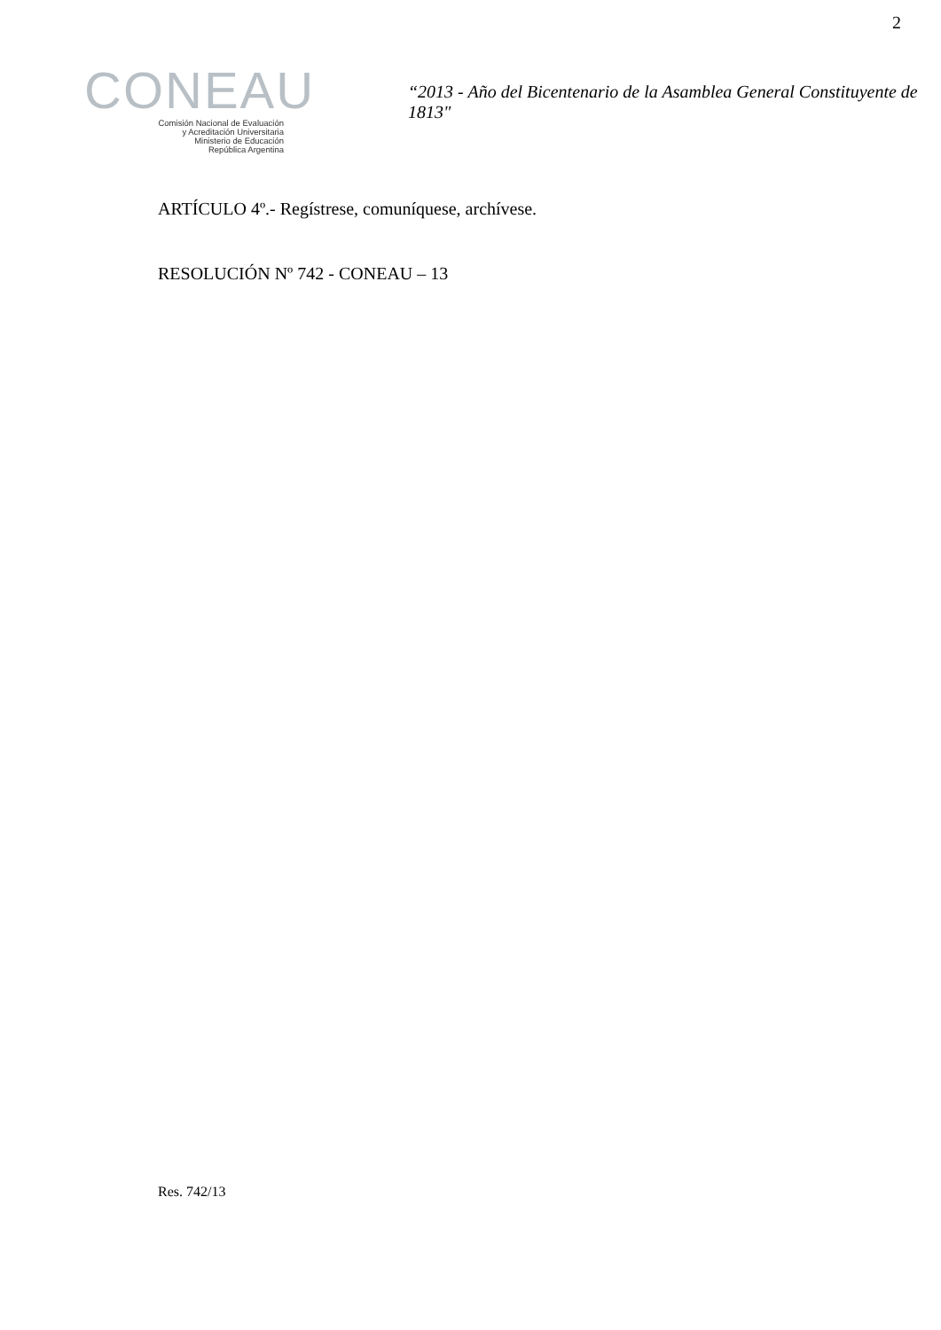2
CONEAU
Comisión Nacional de Evaluación
y Acreditación Universitaria
Ministerio de Educación
República Argentina
“2013 - Año del Bicentenario de la Asamblea General Constituyente de 1813"
ARTÍCULO 4º.- Regístrese, comuníquese, archívese.
RESOLUCIÓN Nº 742 - CONEAU – 13
Res. 742/13